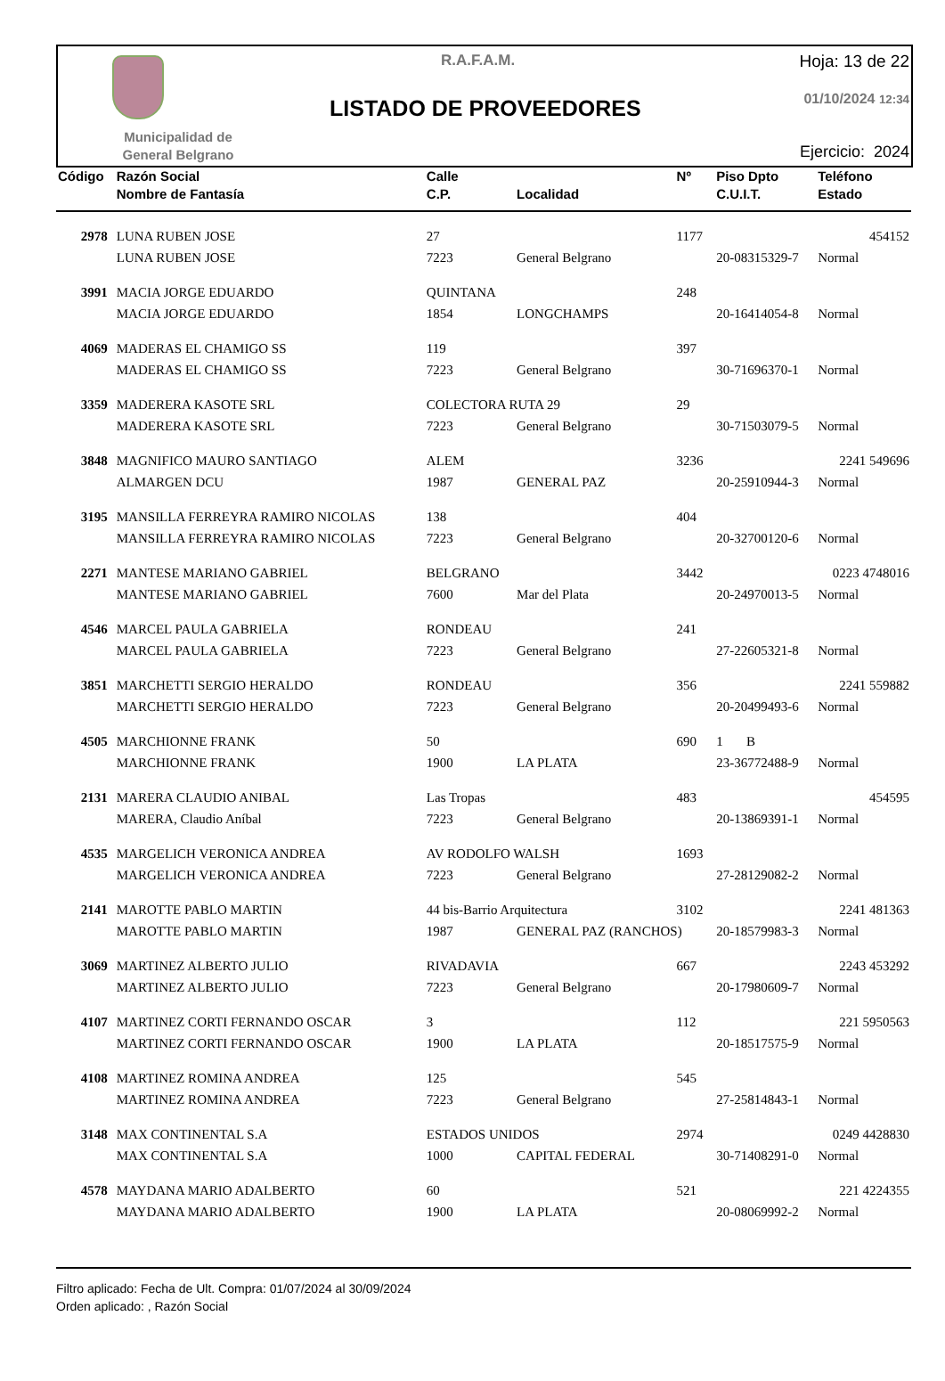Municipalidad de
General Belgrano
R.A.F.A.M.
LISTADO DE PROVEEDORES
Hoja: 13 de 22
01/10/2024 12:34
Ejercicio: 2024
| Código | Razón Social | Calle | | Nº | Piso Dpto | Teléfono |
| --- | --- | --- | --- | --- | --- | --- |
| | Nombre de Fantasía | C.P. | Localidad | | C.U.I.T. | Estado |
| 2978 | LUNA RUBEN JOSE | 27 | | 1177 | | 454152 |
| | LUNA RUBEN JOSE | 7223 | General Belgrano | | 20-08315329-7 | Normal |
| 3991 | MACIA JORGE EDUARDO | QUINTANA | | 248 | | |
| | MACIA JORGE EDUARDO | 1854 | LONGCHAMPS | | 20-16414054-8 | Normal |
| 4069 | MADERAS EL CHAMIGO SS | 119 | | 397 | | |
| | MADERAS EL CHAMIGO SS | 7223 | General Belgrano | | 30-71696370-1 | Normal |
| 3359 | MADERERA KASOTE SRL | COLECTORA RUTA 29 | | 29 | | |
| | MADERERA KASOTE SRL | 7223 | General Belgrano | | 30-71503079-5 | Normal |
| 3848 | MAGNIFICO MAURO SANTIAGO | ALEM | | 3236 | | 2241 549696 |
| | ALMARGEN DCU | 1987 | GENERAL PAZ | | 20-25910944-3 | Normal |
| 3195 | MANSILLA FERREYRA RAMIRO NICOLAS | 138 | | 404 | | |
| | MANSILLA FERREYRA RAMIRO NICOLAS | 7223 | General Belgrano | | 20-32700120-6 | Normal |
| 2271 | MANTESE MARIANO GABRIEL | BELGRANO | | 3442 | | 0223 4748016 |
| | MANTESE MARIANO GABRIEL | 7600 | Mar del Plata | | 20-24970013-5 | Normal |
| 4546 | MARCEL PAULA GABRIELA | RONDEAU | | 241 | | |
| | MARCEL PAULA GABRIELA | 7223 | General Belgrano | | 27-22605321-8 | Normal |
| 3851 | MARCHETTI SERGIO HERALDO | RONDEAU | | 356 | | 2241 559882 |
| | MARCHETTI SERGIO HERALDO | 7223 | General Belgrano | | 20-20499493-6 | Normal |
| 4505 | MARCHIONNE FRANK | 50 | | 690 | 1 B | |
| | MARCHIONNE FRANK | 1900 | LA PLATA | | 23-36772488-9 | Normal |
| 2131 | MARERA CLAUDIO ANIBAL | Las Tropas | | 483 | | 454595 |
| | MARERA, Claudio Aníbal | 7223 | General Belgrano | | 20-13869391-1 | Normal |
| 4535 | MARGELICH VERONICA ANDREA | AV RODOLFO WALSH | | 1693 | | |
| | MARGELICH VERONICA ANDREA | 7223 | General Belgrano | | 27-28129082-2 | Normal |
| 2141 | MAROTTE PABLO MARTIN | 44 bis-Barrio Arquitectura | | 3102 | | 2241 481363 |
| | MAROTTE PABLO MARTIN | 1987 | GENERAL PAZ (RANCHOS) | | 20-18579983-3 | Normal |
| 3069 | MARTINEZ ALBERTO JULIO | RIVADAVIA | | 667 | | 2243 453292 |
| | MARTINEZ ALBERTO JULIO | 7223 | General Belgrano | | 20-17980609-7 | Normal |
| 4107 | MARTINEZ CORTI FERNANDO OSCAR | 3 | | 112 | | 221 5950563 |
| | MARTINEZ CORTI FERNANDO OSCAR | 1900 | LA PLATA | | 20-18517575-9 | Normal |
| 4108 | MARTINEZ ROMINA ANDREA | 125 | | 545 | | |
| | MARTINEZ ROMINA ANDREA | 7223 | General Belgrano | | 27-25814843-1 | Normal |
| 3148 | MAX CONTINENTAL S.A | ESTADOS UNIDOS | | 2974 | | 0249 4428830 |
| | MAX CONTINENTAL S.A | 1000 | CAPITAL FEDERAL | | 30-71408291-0 | Normal |
| 4578 | MAYDANA MARIO ADALBERTO | 60 | | 521 | | 221 4224355 |
| | MAYDANA MARIO ADALBERTO | 1900 | LA PLATA | | 20-08069992-2 | Normal |
Filtro aplicado: Fecha de Ult. Compra: 01/07/2024 al 30/09/2024
Orden aplicado: , Razón Social